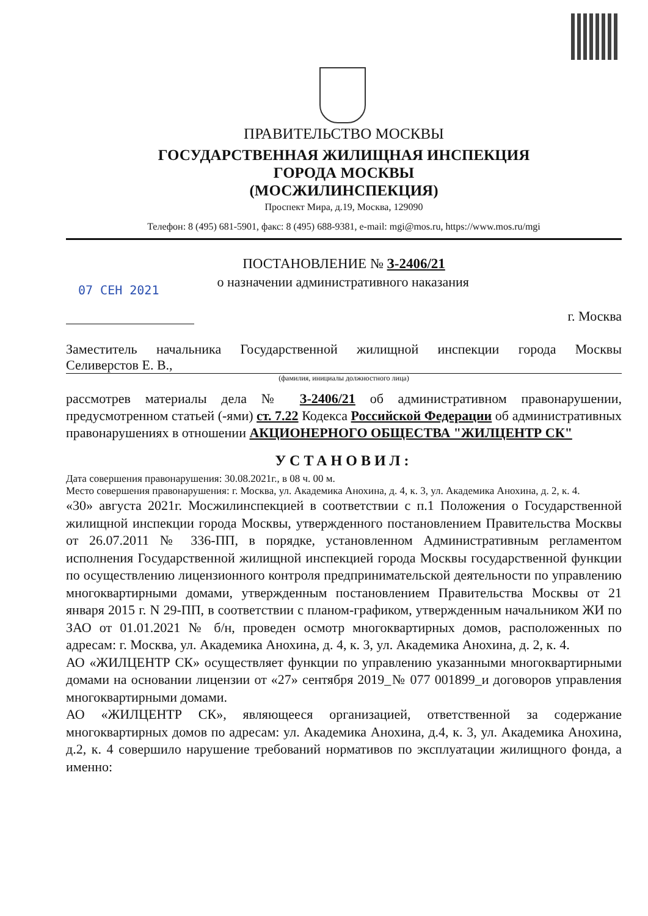ПРАВИТЕЛЬСТВО МОСКВЫ
ГОСУДАРСТВЕННАЯ ЖИЛИЩНАЯ ИНСПЕКЦИЯ
ГОРОДА МОСКВЫ
(МОСЖИЛИНСПЕКЦИЯ)
Проспект Мира, д.19, Москва, 129090
Телефон: 8 (495) 681-5901, факс: 8 (495) 688-9381, e-mail: mgi@mos.ru, https://www.mos.ru/mgi
ПОСТАНОВЛЕНИЕ № З-2406/21
07 СЕН 2021 о назначении административного наказания
г. Москва
Заместитель начальника Государственной жилищной инспекции города Москвы
Селиверстов Е. В.,
(фамилия, инициалы должностного лица)
рассмотрев материалы дела № З-2406/21 об административном правонарушении, предусмотренном статьей (-ями) ст. 7.22 Кодекса Российской Федерации об административных правонарушениях в отношении АКЦИОНЕРНОГО ОБЩЕСТВА "ЖИЛЦЕНТР СК"
УСТАНОВИЛ:
Дата совершения правонарушения: 30.08.2021г., в 08 ч. 00 м.
Место совершения правонарушения: г. Москва, ул. Академика Анохина, д. 4, к. 3, ул. Академика Анохина, д. 2, к. 4.
«30» августа 2021г. Мосжилинспекцией в соответствии с п.1 Положения о Государственной жилищной инспекции города Москвы, утвержденного постановлением Правительства Москвы от 26.07.2011 № 336-ПП, в порядке, установленном Административным регламентом исполнения Государственной жилищной инспекцией города Москвы государственной функции по осуществлению лицензионного контроля предпринимательской деятельности по управлению многоквартирными домами, утвержденным постановлением Правительства Москвы от 21 января 2015 г. N 29-ПП, в соответствии с планом-графиком, утвержденным начальником ЖИ по ЗАО от 01.01.2021 № б/н, проведен осмотр многоквартирных домов, расположенных по адресам: г. Москва, ул. Академика Анохина, д. 4, к. 3, ул. Академика Анохина, д. 2, к. 4.
АО «ЖИЛЦЕНТР СК» осуществляет функции по управлению указанными многоквартирными домами на основании лицензии от «27» сентября 2019_№ 077 001899_и договоров управления многоквартирными домами.
АО «ЖИЛЦЕНТР СК», являющееся организацией, ответственной за содержание многоквартирных домов по адресам: ул. Академика Анохина, д.4, к. 3, ул. Академика Анохина, д.2, к. 4 совершило нарушение требований нормативов по эксплуатации жилищного фонда, а именно: